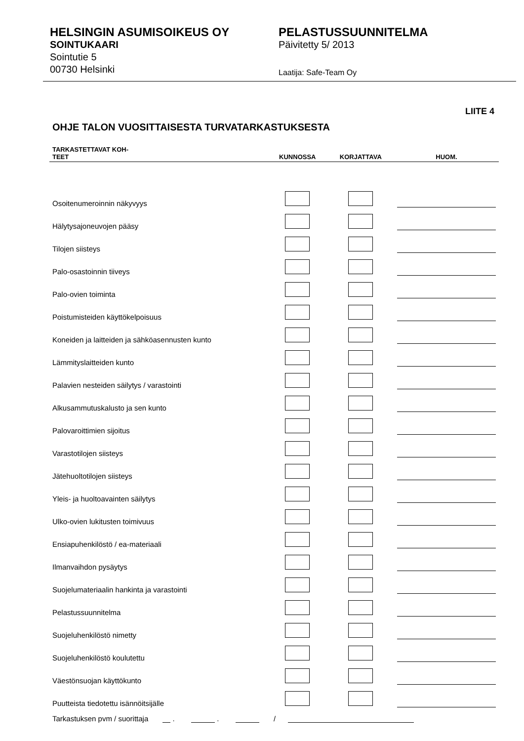HELSINGIN ASUMISOIKEUS OY
SOINTUKAARI
Sointutie 5
00730 Helsinki
PELASTUSSUUNNITELMA
Päivitetty 5/ 2013
Laatija: Safe-Team Oy
LIITE 4
OHJE TALON VUOSITTAISESTA TURVATARKASTUKSESTA
| TARKASTETTAVAT KOH- TEET | KUNNOSSA | KORJATTAVA | HUOM. |
| --- | --- | --- | --- |
| Osoitenumeroinnin näkyvyys | | | |
| Hälytysajoneuvojen pääsy | | | |
| Tilojen siisteys | | | |
| Palo-osastoinnin tiiveys | | | |
| Palo-ovien toiminta | | | |
| Poistumisteiden käyttökelpoisuus | | | |
| Koneiden ja laitteiden ja sähköasennusten kunto | | | |
| Lämmityslaitteiden kunto | | | |
| Palavien nesteiden säilytys / varastointi | | | |
| Alkusammutuskalusto ja sen kunto | | | |
| Palovaroittimien sijoitus | | | |
| Varastotilojen siisteys | | | |
| Jätehuoltotilojen siisteys | | | |
| Yleis- ja huoltoavainten säilytys | | | |
| Ulko-ovien lukitusten toimivuus | | | |
| Ensiapuhenkilöstö / ea-materiaali | | | |
| Ilmanvaihdon pysäytys | | | |
| Suojelumateriaalin hankinta ja varastointi | | | |
| Pelastussuunnitelma | | | |
| Suojeluhenkilöstö nimetty | | | |
| Suojeluhenkilöstö koulutettu | | | |
| Väestönsuojan käyttökunto | | | |
| Puutteista tiedotettu isännöitsijälle | | | |
Tarkastuksen pvm / suorittaja . . /